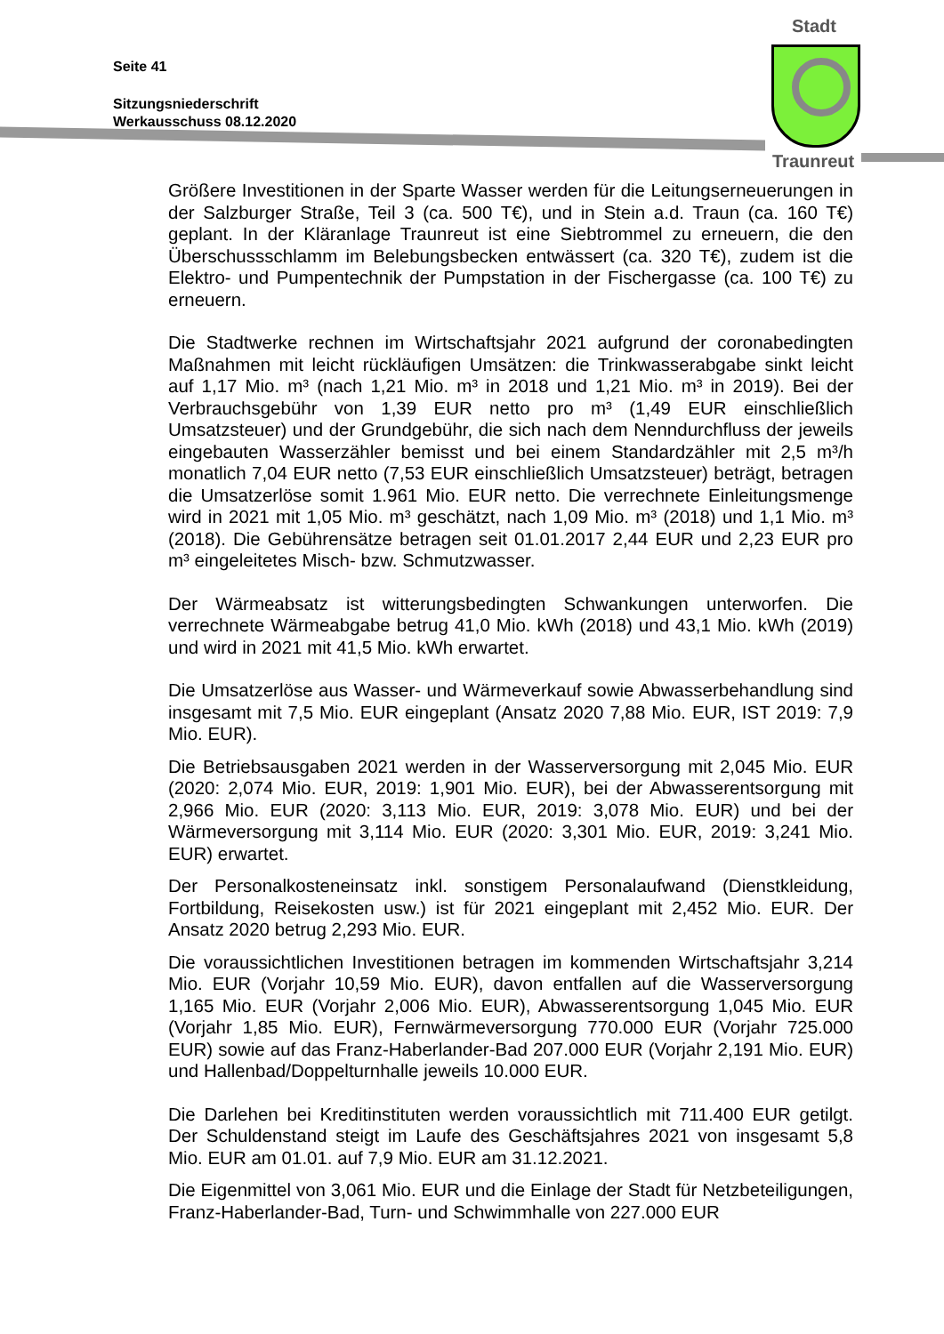Seite 41
Sitzungsniederschrift
Werkausschuss 08.12.2020
Stadt
Traunreut
Größere Investitionen in der Sparte Wasser werden für die Leitungserneuerungen in der Salzburger Straße, Teil 3 (ca. 500 T€), und in Stein a.d. Traun (ca. 160 T€) geplant. In der Kläranlage Traunreut ist eine Siebtrommel zu erneuern, die den Überschussschlamm im Belebungsbecken entwässert (ca. 320 T€), zudem ist die Elektro- und Pumpentechnik der Pumpstation in der Fischergasse (ca. 100 T€) zu erneuern.
Die Stadtwerke rechnen im Wirtschaftsjahr 2021 aufgrund der coronabedingten Maßnahmen mit leicht rückläufigen Umsätzen: die Trinkwasserabgabe sinkt leicht auf 1,17 Mio. m³ (nach 1,21 Mio. m³ in 2018 und 1,21 Mio. m³ in 2019). Bei der Verbrauchsgebühr von 1,39 EUR netto pro m³ (1,49 EUR einschließlich Umsatzsteuer) und der Grundgebühr, die sich nach dem Nenndurchfluss der jeweils eingebauten Wasserzähler bemisst und bei einem Standardzähler mit 2,5 m³/h monatlich 7,04 EUR netto (7,53 EUR einschließlich Umsatzsteuer) beträgt, betragen die Umsatzerlöse somit 1.961 Mio. EUR netto. Die verrechnete Einleitungsmenge wird in 2021 mit 1,05 Mio. m³ geschätzt, nach 1,09 Mio. m³ (2018) und 1,1 Mio. m³ (2018). Die Gebührensätze betragen seit 01.01.2017 2,44 EUR und 2,23 EUR pro m³ eingeleitetes Misch- bzw. Schmutzwasser.
Der Wärmeabsatz ist witterungsbedingten Schwankungen unterworfen. Die verrechnete Wärmeabgabe betrug 41,0 Mio. kWh (2018) und 43,1 Mio. kWh (2019) und wird in 2021 mit 41,5 Mio. kWh erwartet.
Die Umsatzerlöse aus Wasser- und Wärmeverkauf sowie Abwasserbehandlung sind insgesamt mit 7,5 Mio. EUR eingeplant (Ansatz 2020 7,88 Mio. EUR, IST 2019: 7,9 Mio. EUR).
Die Betriebsausgaben 2021 werden in der Wasserversorgung mit 2,045 Mio. EUR (2020: 2,074 Mio. EUR, 2019: 1,901 Mio. EUR), bei der Abwasserentsorgung mit 2,966 Mio. EUR (2020: 3,113 Mio. EUR, 2019: 3,078 Mio. EUR) und bei der Wärmeversorgung mit 3,114 Mio. EUR (2020: 3,301 Mio. EUR, 2019: 3,241 Mio. EUR) erwartet.
Der Personalkosteneinsatz inkl. sonstigem Personalaufwand (Dienstkleidung, Fortbildung, Reisekosten usw.) ist für 2021 eingeplant mit 2,452 Mio. EUR. Der Ansatz 2020 betrug 2,293 Mio. EUR.
Die voraussichtlichen Investitionen betragen im kommenden Wirtschaftsjahr 3,214 Mio. EUR (Vorjahr 10,59 Mio. EUR), davon entfallen auf die Wasserversorgung 1,165 Mio. EUR (Vorjahr 2,006 Mio. EUR), Abwasserentsorgung 1,045 Mio. EUR (Vorjahr 1,85 Mio. EUR), Fernwärmeversorgung 770.000 EUR (Vorjahr 725.000 EUR) sowie auf das Franz-Haberlander-Bad 207.000 EUR (Vorjahr 2,191 Mio. EUR) und Hallenbad/Doppelturnhalle jeweils 10.000 EUR.
Die Darlehen bei Kreditinstituten werden voraussichtlich mit 711.400 EUR getilgt. Der Schuldenstand steigt im Laufe des Geschäftsjahres 2021 von insgesamt 5,8 Mio. EUR am 01.01. auf 7,9 Mio. EUR am 31.12.2021.
Die Eigenmittel von 3,061 Mio. EUR und die Einlage der Stadt für Netzbeteiligungen, Franz-Haberlander-Bad, Turn- und Schwimmhalle von 227.000 EUR